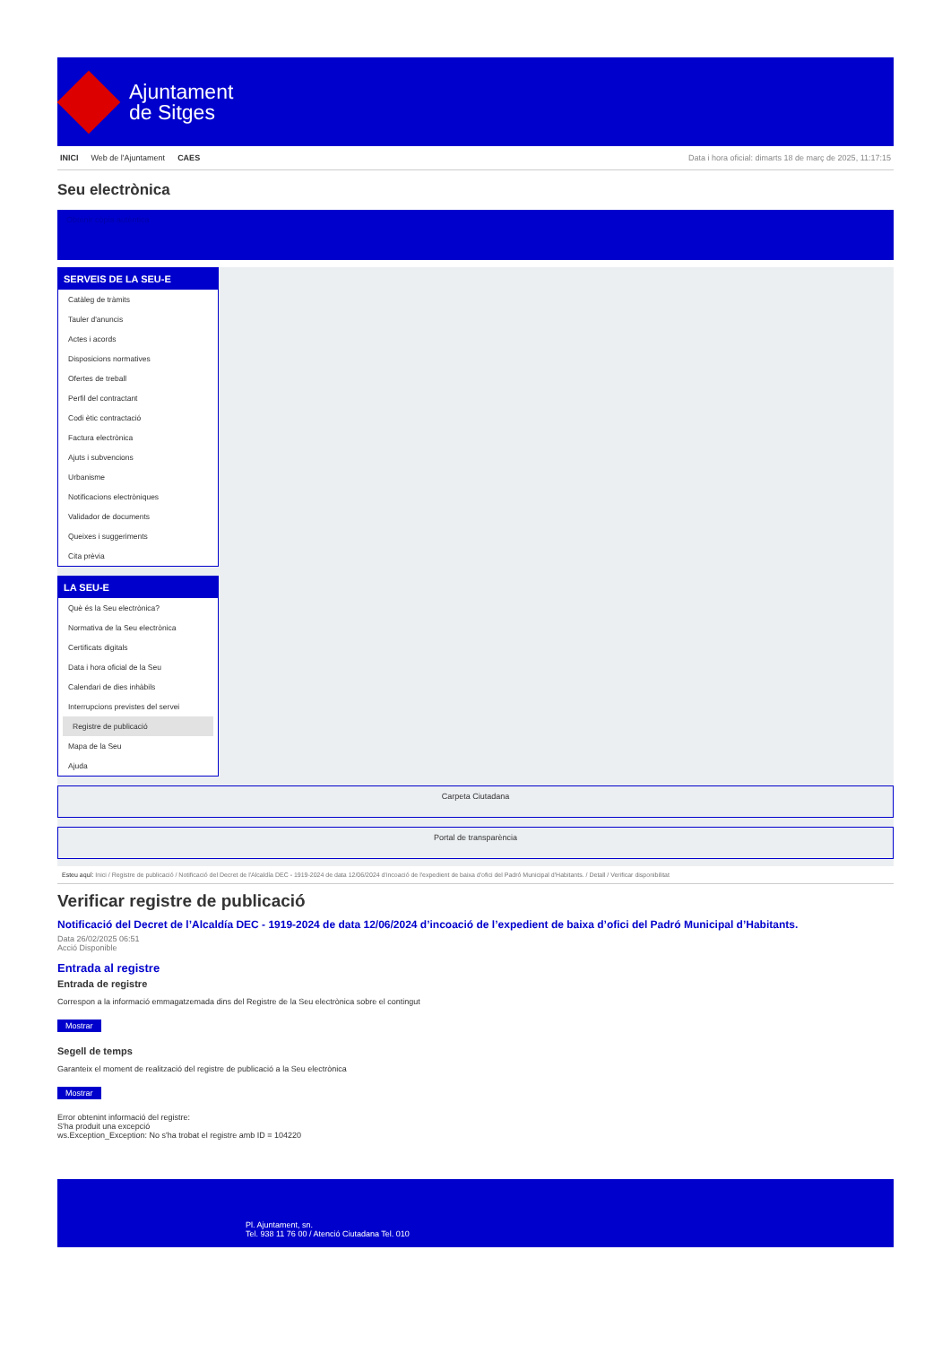Ajuntament
de Sitges
INICI Web de l'Ajuntament CAES Data i hora oficial: dimarts 18 de març de 2025, 11:17:15
Seu electrònica
Obtenir còpia autèntica
SERVEIS DE LA SEU-E
Catàleg de tràmits
Tauler d'anuncis
Actes i acords
Disposicions normatives
Ofertes de treball
Perfil del contractant
Codi ètic contractació
Factura electrònica
Ajuts i subvencions
Urbanisme
Notificacions electròniques
Validador de documents
Queixes i suggeriments
Cita prèvia
LA SEU-E
Què és la Seu electrònica?
Normativa de la Seu electrònica
Certificats digitals
Data i hora oficial de la Seu
Calendari de dies inhàbils
Interrupcions previstes del servei
Registre de publicació
Mapa de la Seu
Ajuda
Carpeta Ciutadana
Portal de transparència
Esteu aquí: Inici / Registre de publicació / Notificació del Decret de l'Alcaldía DEC - 1919-2024 de data 12/06/2024 d'incoació de l'expedient de baixa d'ofici del Padró Municipal d'Habitants. / Detall / Verificar disponibilitat
Verificar registre de publicació
Notificació del Decret de l’Alcaldía DEC - 1919-2024 de data 12/06/2024 d’incoació de l’expedient de baixa d’ofici del Padró Municipal d’Habitants.
Data 26/02/2025 06:51
Acció Disponible
Entrada al registre
Entrada de registre
Correspon a la informació emmagatzemada dins del Registre de la Seu electrònica sobre el contingut
Mostrar
Segell de temps
Garanteix el moment de realització del registre de publicació a la Seu electrònica
Mostrar
Error obtenint informació del registre:
S'ha produit una excepció
ws.Exception_Exception: No s'ha trobat el registre amb ID = 104220
Pl. Ajuntament, sn.
Tel. 938 11 76 00 / Atenció Ciutadana Tel. 010